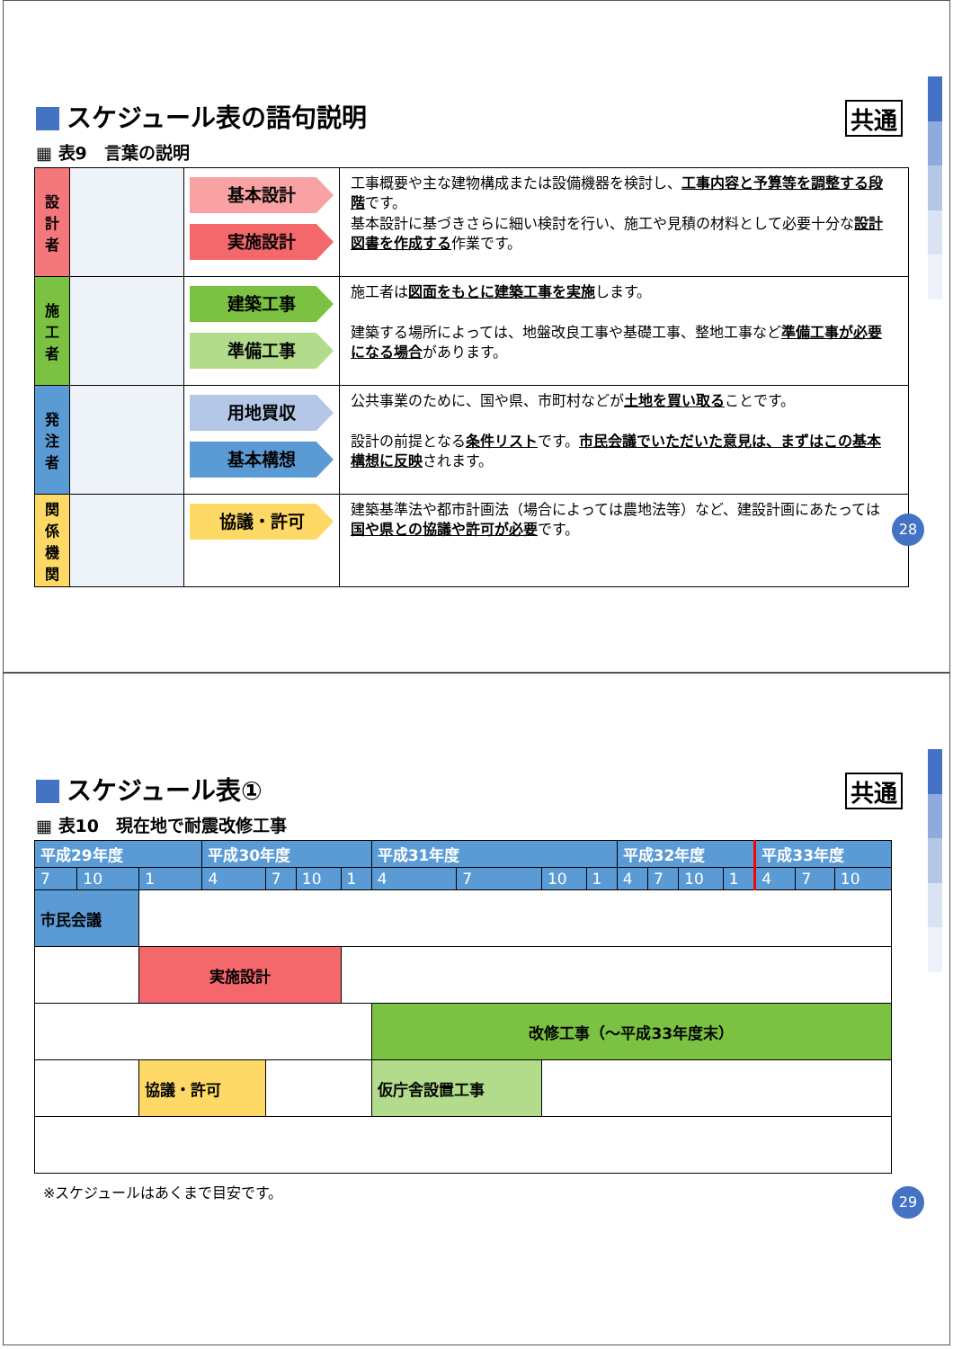スケジュール表の語句説明
共通
▦ 表9　言葉の説明
| 設 計 者 | | 基本設計 実施設計 | 工事概要や主な建物構成または設備機器を検討し、 工事内容と予算等を調整する段階 です。 基本設計に基づきさらに細い検討を行い、施工や見積の材料として必要十分な 設計図書を作成する 作業です。 |
| 施 工 者 | | 建築工事 準備工事 | 施工者は 図面をもとに建築工事を実施 します。 建築する場所によっては、地盤改良工事や基礎工事、整地工事など 準備工事が必要になる場合 があります。 |
| 発 注 者 | | 用地買収 基本構想 | 公共事業のために、国や県、市町村などが 土地を買い取る ことです。 設計の前提となる 条件リスト です。 市民会議でいただいた意見は、まずはこの基本構想に反映 されます。 |
| 関 係 機 関 | | 協議・許可 | 建築基準法や都市計画法（場合によっては農地法等）など、建設計画にあたっては 国や県との協議や許可が必要 です。 |
28
スケジュール表①
共通
▦ 表10　現在地で耐震改修工事
| 平成29年度 | | | 平成30年度 | | | | 平成31年度 | | | | 平成32年度 | | | | 平成33年度 | | |
| --- | --- | --- | --- | --- | --- | --- | --- | --- | --- | --- | --- | --- | --- | --- | --- | --- | --- |
| 7 | 10 | 1 | 4 | 7 | 10 | 1 | 4 | 7 | 10 | 1 | 4 | 7 | 10 | 1 | 4 | 7 | 10 |
| 市民会議 | | | | | | | | | | | | | | | | | |
| | | 実施設計 | | | | | | | | | | | | | | | |
| | | | | | | | 改修工事（～平成33年度末） | | | | | | | | | | |
| | | 協議・許可 | | | | | 仮庁舎設置工事 | | | | | | | | | | |
※スケジュールはあくまで目安です。
29